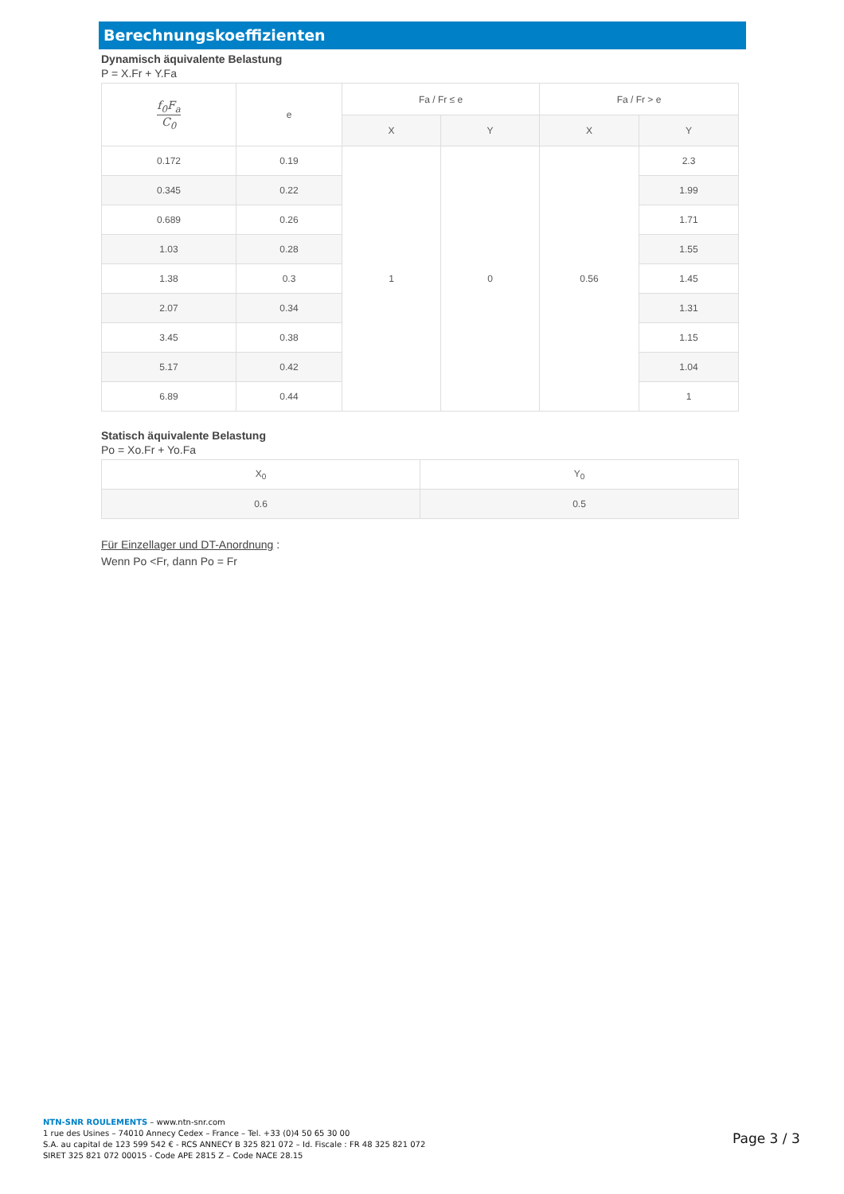Berechnungskoeffizienten
Dynamisch äquivalente Belastung
P = X.Fr + Y.Fa
| f<sub>0</sub>F<sub>a</sub> C<sub>0</sub> | e | Fa / Fr ≤ e | | Fa / Fr > e | |
| --- | --- | --- | --- | --- | --- |
| | | X | Y | X | Y |
| 0.172 | 0.19 | 1 | 0 | 0.56 | 2.3 |
| 0.345 | 0.22 | | | | 1.99 |
| 0.689 | 0.26 | | | | 1.71 |
| 1.03 | 0.28 | | | | 1.55 |
| 1.38 | 0.3 | | | | 1.45 |
| 2.07 | 0.34 | | | | 1.31 |
| 3.45 | 0.38 | | | | 1.15 |
| 5.17 | 0.42 | | | | 1.04 |
| 6.89 | 0.44 | | | | 1 |
Statisch äquivalente Belastung
Po = Xo.Fr + Yo.Fa
| X<sub>0</sub> | Y<sub>0</sub> |
| --- | --- |
| 0.6 | 0.5 |
Für Einzellager und DT-Anordnung :
Wenn Po <Fr, dann Po = Fr
NTN-SNR ROULEMENTS – www.ntn-snr.com
1 rue des Usines – 74010 Annecy Cedex – France – Tel. +33 (0)4 50 65 30 00
S.A. au capital de 123 599 542 € - RCS ANNECY B 325 821 072 – Id. Fiscale : FR 48 325 821 072
SIRET 325 821 072 00015 - Code APE 2815 Z – Code NACE 28.15
Page 3 / 3